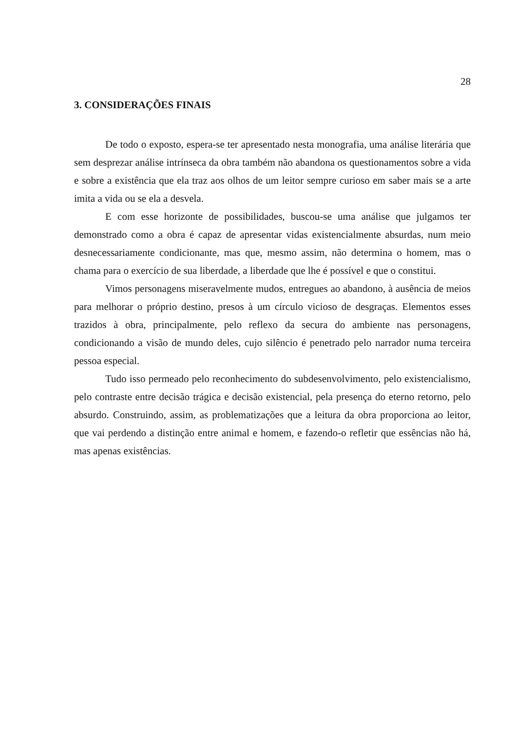28
3. CONSIDERAÇÕES FINAIS
De todo o exposto, espera-se ter apresentado nesta monografia, uma análise literária que sem desprezar análise intrínseca da obra também não abandona os questionamentos sobre a vida e sobre a existência que ela traz aos olhos de um leitor sempre curioso em saber mais se a arte imita a vida ou se ela a desvela.
E com esse horizonte de possibilidades, buscou-se uma análise que julgamos ter demonstrado como a obra é capaz de apresentar vidas existencialmente absurdas, num meio desnecessariamente condicionante, mas que, mesmo assim, não determina o homem, mas o chama para o exercício de sua liberdade, a liberdade que lhe é possível e que o constitui.
Vimos personagens miseravelmente mudos, entregues ao abandono, à ausência de meios para melhorar o próprio destino, presos à um círculo vicioso de desgraças. Elementos esses trazidos à obra, principalmente, pelo reflexo da secura do ambiente nas personagens, condicionando a visão de mundo deles, cujo silêncio é penetrado pelo narrador numa terceira pessoa especial.
Tudo isso permeado pelo reconhecimento do subdesenvolvimento, pelo existencialismo, pelo contraste entre decisão trágica e decisão existencial, pela presença do eterno retorno, pelo absurdo. Construindo, assim, as problematizações que a leitura da obra proporciona ao leitor, que vai perdendo a distinção entre animal e homem, e fazendo-o refletir que essências não há, mas apenas existências.